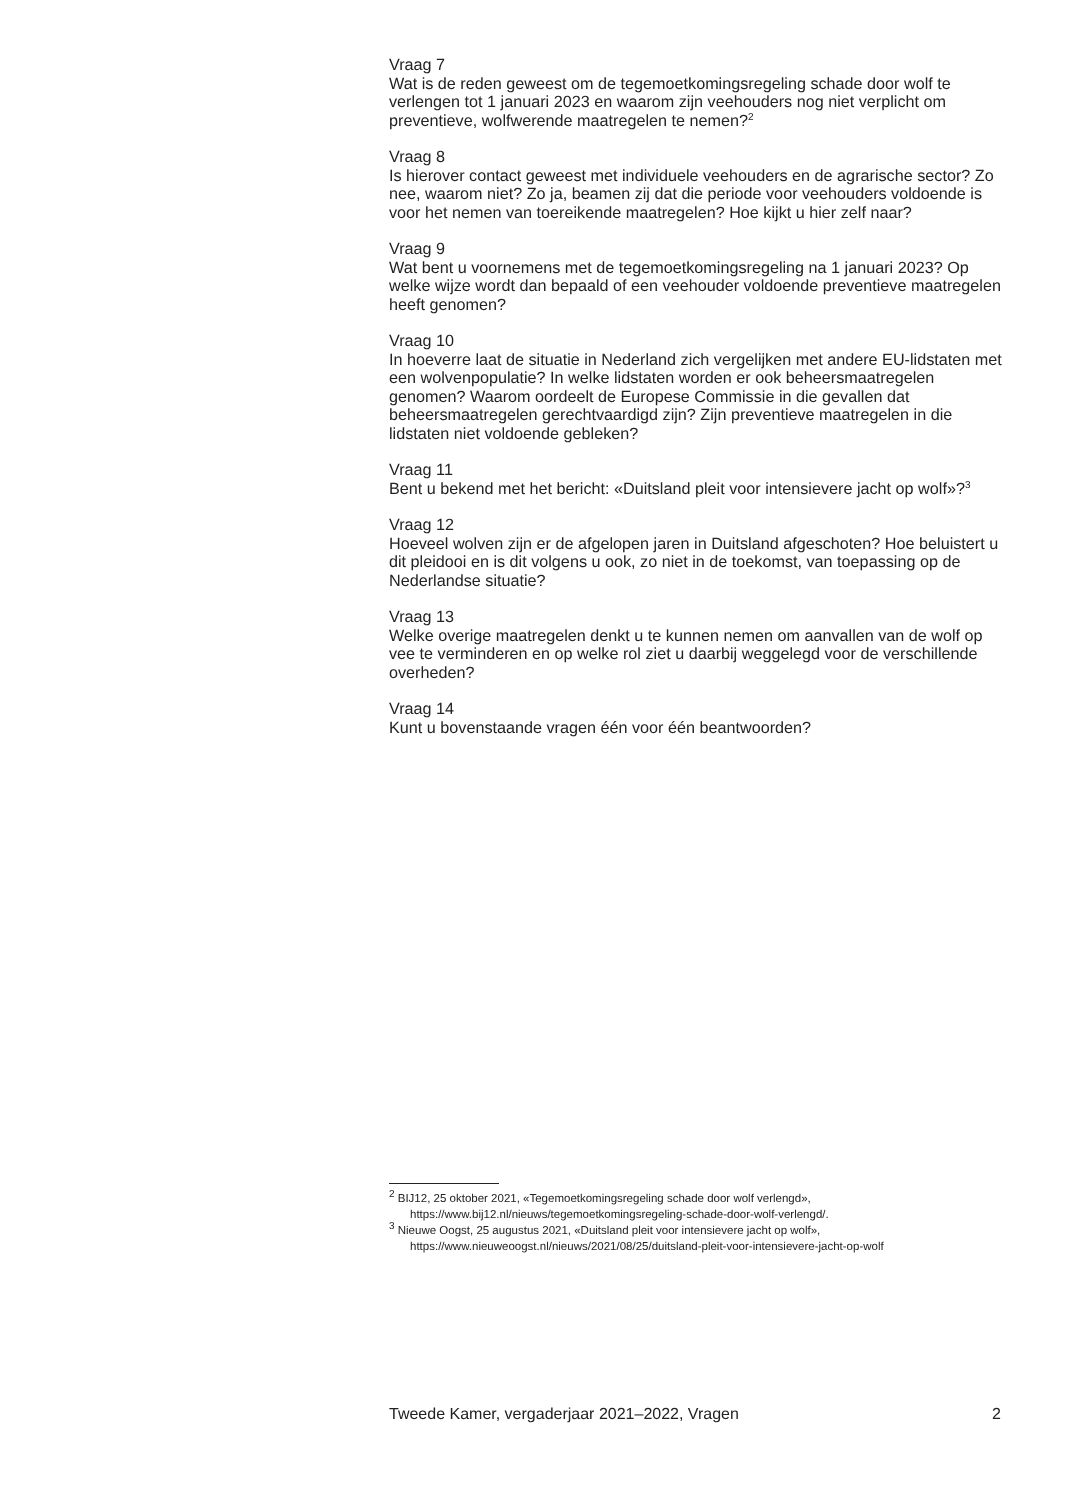Vraag 7
Wat is de reden geweest om de tegemoetkomingsregeling schade door wolf te verlengen tot 1 januari 2023 en waarom zijn veehouders nog niet verplicht om preventieve, wolfwerende maatregelen te nemen?<sup>2</sup>
Vraag 8
Is hierover contact geweest met individuele veehouders en de agrarische sector? Zo nee, waarom niet? Zo ja, beamen zij dat die periode voor veehouders voldoende is voor het nemen van toereikende maatregelen? Hoe kijkt u hier zelf naar?
Vraag 9
Wat bent u voornemens met de tegemoetkomingsregeling na 1 januari 2023? Op welke wijze wordt dan bepaald of een veehouder voldoende preventieve maatregelen heeft genomen?
Vraag 10
In hoeverre laat de situatie in Nederland zich vergelijken met andere EU-lidstaten met een wolvenpopulatie? In welke lidstaten worden er ook beheersmaatregelen genomen? Waarom oordeelt de Europese Commissie in die gevallen dat beheersmaatregelen gerechtvaardigd zijn? Zijn preventieve maatregelen in die lidstaten niet voldoende gebleken?
Vraag 11
Bent u bekend met het bericht: «Duitsland pleit voor intensievere jacht op wolf»?<sup>3</sup>
Vraag 12
Hoeveel wolven zijn er de afgelopen jaren in Duitsland afgeschoten? Hoe beluistert u dit pleidooi en is dit volgens u ook, zo niet in de toekomst, van toepassing op de Nederlandse situatie?
Vraag 13
Welke overige maatregelen denkt u te kunnen nemen om aanvallen van de wolf op vee te verminderen en op welke rol ziet u daarbij weggelegd voor de verschillende overheden?
Vraag 14
Kunt u bovenstaande vragen één voor één beantwoorden?
<sup>2</sup> BIJ12, 25 oktober 2021, «Tegemoetkomingsregeling schade door wolf verlengd», https://www.bij12.nl/nieuws/tegemoetkomingsregeling-schade-door-wolf-verlengd/.
<sup>3</sup> Nieuwe Oogst, 25 augustus 2021, «Duitsland pleit voor intensievere jacht op wolf», https://www.nieuweoogst.nl/nieuws/2021/08/25/duitsland-pleit-voor-intensievere-jacht-op-wolf
Tweede Kamer, vergaderjaar 2021–2022, Vragen 2